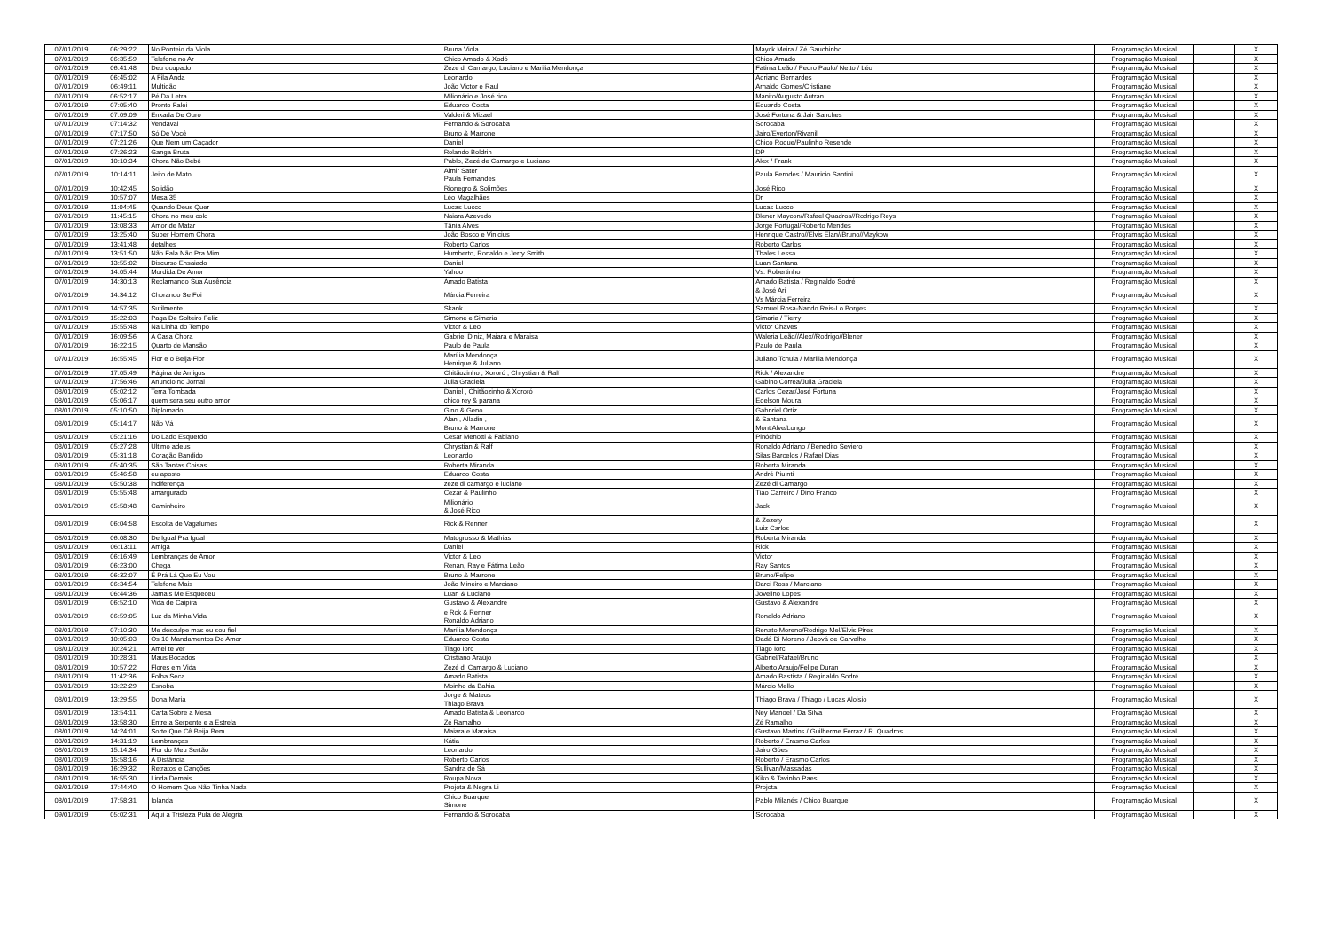| 07/01/2019 | 06:29:22 | No Ponteio da Viola | Bruna Viola | Mayck Meira / Zé Gauchinho | Programação Musical | | X |
| 07/01/2019 | 06:35:59 | Telefone no Ar | Chico Amado & Xodó | Chico Amado | Programação Musical | | X |
| 07/01/2019 | 06:41:48 | Deu ocupado | Zeze di Camargo, Luciano e Marilia Mendonça | Fatima Leão / Pedro Paulo/ Netto / Léo | Programação Musical | | X |
| 07/01/2019 | 06:45:02 | A Fila Anda | Leonardo | Adriano Bernardes | Programação Musical | | X |
| 07/01/2019 | 06:49:11 | Multidão | João Victor e Raul | Arnaldo Gomes/Cristiane | Programação Musical | | X |
| 07/01/2019 | 06:52:17 | Pé Da Letra | Milionário e José rico | Manito/Augusto Autran | Programação Musical | | X |
| 07/01/2019 | 07:05:40 | Pronto Falei | Eduardo Costa | Eduardo Costa | Programação Musical | | X |
| 07/01/2019 | 07:09:09 | Enxada De Ouro | Valderi & Mizael | José Fortuna & Jair Sanches | Programação Musical | | X |
| 07/01/2019 | 07:14:32 | Vendaval | Fernando & Sorocaba | Sorocaba | Programação Musical | | X |
| 07/01/2019 | 07:17:50 | Só De Você | Bruno & Marrone | Jairo/Everton/Rivanil | Programação Musical | | X |
| 07/01/2019 | 07:21:26 | Que Nem um Caçador | Daniel | Chico Roque/Paulinho Resende | Programação Musical | | X |
| 07/01/2019 | 07:26:23 | Ganga Bruta | Rolando Boldrin | DP | Programação Musical | | X |
| 07/01/2019 | 10:10:34 | Chora Não Bebê | Pablo, Zezé de Camargo e Luciano | Alex / Frank | Programação Musical | | X |
| 07/01/2019 | 10:14:11 | Jeito de Mato | Almir Sater Paula Fernandes | Paula Ferndes / Mauricio Santini | Programação Musical | | X |
| 07/01/2019 | 10:42:45 | Solidão | Rionegro & Solimões | José Rico | Programação Musical | | X |
| 07/01/2019 | 10:57:07 | Mesa 35 | Léo Magalhães | Dr | Programação Musical | | X |
| 07/01/2019 | 11:04:45 | Quando Deus Quer | Lucas Lucco | Lucas Lucco | Programação Musical | | X |
| 07/01/2019 | 11:45:15 | Chora no meu colo | Naiara Azevedo | Blener Maycon//Rafael Quadros//Rodrigo Reys | Programação Musical | | X |
| 07/01/2019 | 13:08:33 | Amor de Matar | Tânia Alves | Jorge Portugal/Roberto Mendes | Programação Musical | | X |
| 07/01/2019 | 13:25:40 | Super Homem Chora | João Bosco e Vinicius | Henrique Castro//Elvis Elan//Bruno//Maykow | Programação Musical | | X |
| 07/01/2019 | 13:41:48 | detalhes | Roberto Carlos | Roberto Carlos | Programação Musical | | X |
| 07/01/2019 | 13:51:50 | Não Fala Não Pra Mim | Humberto, Ronaldo e Jerry Smith | Thales Lessa | Programação Musical | | X |
| 07/01/2019 | 13:55:02 | Discurso Ensaiado | Daniel | Luan Santana | Programação Musical | | X |
| 07/01/2019 | 14:05:44 | Mordida De Amor | Yahoo | Vs. Robertinho | Programação Musical | | X |
| 07/01/2019 | 14:30:13 | Reclamando Sua Ausência | Amado Batista | Amado Batista / Reginaldo Sodré | Programação Musical | | X |
| 07/01/2019 | 14:34:12 | Chorando Se Foi | Márcia Ferreira | & José Ari Vs Márcia Ferreira | Programação Musical | | X |
| 07/01/2019 | 14:57:35 | Sutilmente | Skank | Samuel Rosa-Nando Reis-Lo Borges | Programação Musical | | X |
| 07/01/2019 | 15:22:03 | Paga De Solteiro Feliz | Simone e Simaria | Simaria / Tierry | Programação Musical | | X |
| 07/01/2019 | 15:55:48 | Na Linha do Tempo | Victor & Leo | Victor Chaves | Programação Musical | | X |
| 07/01/2019 | 16:09:56 | A Casa Chora | Gabriel Diniz, Maiara e Maraisa | Waleria Leão//Alex//Rodrigo//Blener | Programação Musical | | X |
| 07/01/2019 | 16:22:15 | Quarto de Mansão | Paulo de Paula | Paulo de Paula | Programação Musical | | X |
| 07/01/2019 | 16:55:45 | Flor e o Beija-Flor | Marília Mendonça Henrique & Juliano | Juliano Tchula / Marilia Mendonça | Programação Musical | | X |
| 07/01/2019 | 17:05:49 | Página de Amigos | Chitãozinho , Xororó , Chrystian & Ralf | Rick / Alexandre | Programação Musical | | X |
| 07/01/2019 | 17:56:46 | Anuncio no Jornal | Julia Graciela | Gabino Correa/Julia Graciela | Programação Musical | | X |
| 08/01/2019 | 05:02:12 | Terra Tombada | Daniel , Chitãozinho & Xororó | Carlos Cezar/José Fortuna | Programação Musical | | X |
| 08/01/2019 | 05:06:17 | quem sera seu outro amor | chico rey & parana | Edelson Moura | Programação Musical | | X |
| 08/01/2019 | 05:10:50 | Diplomado | Gino & Geno | Gabnriel Ortiz | Programação Musical | | X |
| 08/01/2019 | 05:14:17 | Não Vá | Alan , Alladin , Bruno & Marrone | & Santana Mont'Alve/Longo | Programação Musical | | X |
| 08/01/2019 | 05:21:16 | Do Lado Esquerdo | Cesar Menotti & Fabiano | Pinóchio | Programação Musical | | X |
| 08/01/2019 | 05:27:28 | Ultimo adeus | Chrystian & Ralf | Ronaldo Adriano / Benedito Seviero | Programação Musical | | X |
| 08/01/2019 | 05:31:18 | Coração Bandido | Leonardo | Silas Barcelos / Rafael Dias | Programação Musical | | X |
| 08/01/2019 | 05:40:35 | São Tantas Coisas | Roberta Miranda | Roberta Miranda | Programação Musical | | X |
| 08/01/2019 | 05:46:58 | eu aposto | Eduardo Costa | André Piuinti | Programação Musical | | X |
| 08/01/2019 | 05:50:38 | indiferença | zeze di camargo e luciano | Zezé di Camargo | Programação Musical | | X |
| 08/01/2019 | 05:55:48 | amargurado | Cezar & Paulinho | Tiao Carreiro / Dino Franco | Programação Musical | | X |
| 08/01/2019 | 05:58:48 | Caminheiro | Milionário & José Rico | Jack | Programação Musical | | X |
| 08/01/2019 | 06:04:58 | Escolta de Vagalumes | Rick & Renner | & Zezety Luiz Carlos | Programação Musical | | X |
| 08/01/2019 | 06:08:30 | De Igual Pra Igual | Matogrosso & Mathias | Roberta Miranda | Programação Musical | | X |
| 08/01/2019 | 06:13:11 | Amiga | Daniel | Rick | Programação Musical | | X |
| 08/01/2019 | 06:16:49 | Lembranças de Amor | Victor & Leo | Victor | Programação Musical | | X |
| 08/01/2019 | 06:23:00 | Chega | Renan, Ray e Fátima Leão | Ray Santos | Programação Musical | | X |
| 08/01/2019 | 06:32:07 | É Prá Lá Que Eu Vou | Bruno & Marrone | Bruno/Felipe | Programação Musical | | X |
| 08/01/2019 | 06:34:54 | Telefone Mais | João Mineiro e Marciano | Darci Ross / Marciano | Programação Musical | | X |
| 08/01/2019 | 06:44:36 | Jamais Me Esqueceu | Luan & Luciano | Jovelino Lopes | Programação Musical | | X |
| 08/01/2019 | 06:52:10 | Vida de Caipira | Gustavo & Alexandre | Gustavo & Alexandre | Programação Musical | | X |
| 08/01/2019 | 06:59:05 | Luz da Minha Vida | e Rck & Renner Ronaldo Adriano | Ronaldo Adriano | Programação Musical | | X |
| 08/01/2019 | 07:10:30 | Me desculpe mas eu sou fiel | Marília Mendonça | Renato Moreno/Rodrigo Mel/Elvis Pires | Programação Musical | | X |
| 08/01/2019 | 10:05:03 | Os 10 Mandamentos Do Amor | Eduardo Costa | Dadá Di Moreno / Jeová de Carvalho | Programação Musical | | X |
| 08/01/2019 | 10:24:21 | Amei te ver | Tiago Iorc | Tiago Iorc | Programação Musical | | X |
| 08/01/2019 | 10:28:31 | Maus Bocados | Cristiano Araújo | Gabriel/Rafael/Bruno | Programação Musical | | X |
| 08/01/2019 | 10:57:22 | Flores em Vida | Zezé di Camargo & Luciano | Alberto Araujo/Felipe Duran | Programação Musical | | X |
| 08/01/2019 | 11:42:36 | Folha Seca | Amado Batista | Amado Bastista / Reginaldo Sodré | Programação Musical | | X |
| 08/01/2019 | 13:22:29 | Esnoba | Moinho da Bahia | Márcio Mello | Programação Musical | | X |
| 08/01/2019 | 13:29:55 | Dona Maria | Jorge & Mateus Thiago Brava | Thiago Brava / Thiago / Lucas Aloisio | Programação Musical | | X |
| 08/01/2019 | 13:54:11 | Carta Sobre a Mesa | Amado Batista & Leonardo | Ney Manoel / Da Silva | Programação Musical | | X |
| 08/01/2019 | 13:58:30 | Entre a Serpente e a Estrela | Zé Ramalho | Zé Ramalho | Programação Musical | | X |
| 08/01/2019 | 14:24:01 | Sorte Que Cê Beija Bem | Maiara e Maraisa | Gustavo Martins / Guilherme Ferraz / R. Quadros | Programação Musical | | X |
| 08/01/2019 | 14:31:19 | Lembranças | Kátia | Roberto / Erasmo Carlos | Programação Musical | | X |
| 08/01/2019 | 15:14:34 | Flor do Meu Sertão | Leonardo | Jairo Góes | Programação Musical | | X |
| 08/01/2019 | 15:58:16 | A Distância | Roberto Carlos | Roberto / Erasmo Carlos | Programação Musical | | X |
| 08/01/2019 | 16:29:32 | Retratos e Canções | Sandra de Sá | Sullivan/Massadas | Programação Musical | | X |
| 08/01/2019 | 16:55:30 | Linda Demais | Roupa Nova | Kiko & Tavinho Paes | Programação Musical | | X |
| 08/01/2019 | 17:44:40 | O Homem Que Não Tinha Nada | Projota & Negra Li | Projota | Programação Musical | | X |
| 08/01/2019 | 17:58:31 | Iolanda | Chico Buarque Simone | Pablo Milanés / Chico Buarque | Programação Musical | | X |
| 09/01/2019 | 05:02:31 | Aqui a Tristeza Pula de Alegria | Fernando & Sorocaba | Sorocaba | Programação Musical | | X |